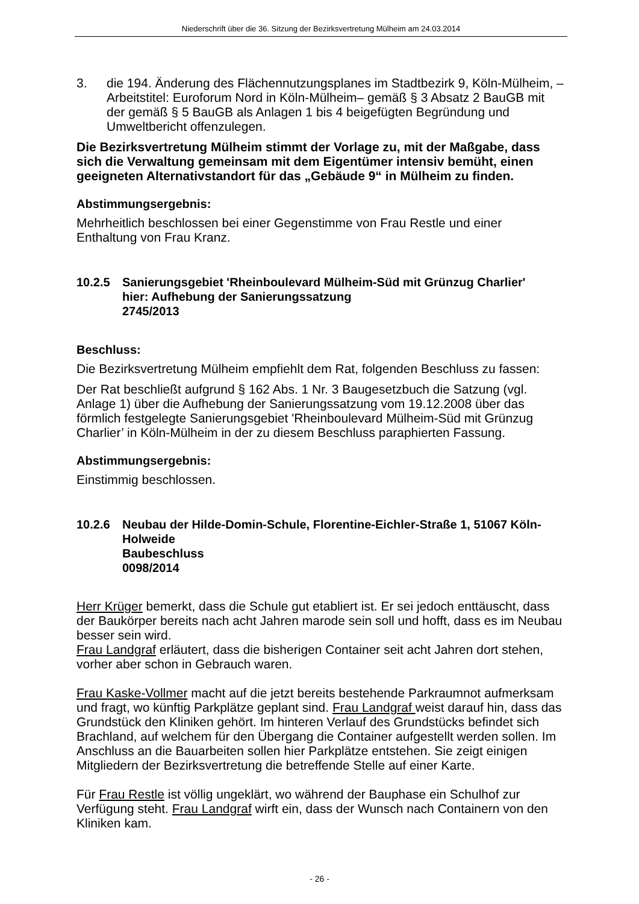Niederschrift über die 36. Sitzung der Bezirksvertretung Mülheim am 24.03.2014
3. die 194. Änderung des Flächennutzungsplanes im Stadtbezirk 9, Köln-Mülheim, –Arbeitstitel: Euroforum Nord in Köln-Mülheim– gemäß § 3 Absatz 2 BauGB mit der gemäß § 5 BauGB als Anlagen 1 bis 4 beigefügten Begründung und Umweltbericht offenzulegen.
Die Bezirksvertretung Mülheim stimmt der Vorlage zu, mit der Maßgabe, dass sich die Verwaltung gemeinsam mit dem Eigentümer intensiv bemüht, einen geeigneten Alternativstandort für das „Gebäude 9“ in Mülheim zu finden.
Abstimmungsergebnis:
Mehrheitlich beschlossen bei einer Gegenstimme von Frau Restle und einer Enthaltung von Frau Kranz.
10.2.5 Sanierungsgebiet 'Rheinboulevard Mülheim-Süd mit Grünzug Charlier'
hier: Aufhebung der Sanierungssatzung
2745/2013
Beschluss:
Die Bezirksvertretung Mülheim empfiehlt dem Rat, folgenden Beschluss zu fassen:
Der Rat beschließt aufgrund § 162 Abs. 1 Nr. 3 Baugesetzbuch die Satzung (vgl. Anlage 1) über die Aufhebung der Sanierungssatzung vom 19.12.2008 über das förmlich festgelegte Sanierungsgebiet 'Rheinboulevard Mülheim-Süd mit Grünzug Charlier’ in Köln-Mülheim in der zu diesem Beschluss paraphierten Fassung.
Abstimmungsergebnis:
Einstimmig beschlossen.
10.2.6 Neubau der Hilde-Domin-Schule, Florentine-Eichler-Straße 1, 51067 Köln-Holweide
Baubeschluss
0098/2014
Herr Krüger bemerkt, dass die Schule gut etabliert ist. Er sei jedoch enttäuscht, dass der Baukörper bereits nach acht Jahren marode sein soll und hofft, dass es im Neubau besser sein wird.
Frau Landgraf erläutert, dass die bisherigen Container seit acht Jahren dort stehen, vorher aber schon in Gebrauch waren.
Frau Kaske-Vollmer macht auf die jetzt bereits bestehende Parkraumnot aufmerksam und fragt, wo künftig Parkplätze geplant sind. Frau Landgraf weist darauf hin, dass das Grundstück den Kliniken gehört. Im hinteren Verlauf des Grundstücks befindet sich Brachland, auf welchem für den Übergang die Container aufgestellt werden sollen. Im Anschluss an die Bauarbeiten sollen hier Parkplätze entstehen. Sie zeigt einigen Mitgliedern der Bezirksvertretung die betreffende Stelle auf einer Karte.
Für Frau Restle ist völlig ungeklärt, wo während der Bauphase ein Schulhof zur Verfügung steht. Frau Landgraf wirft ein, dass der Wunsch nach Containern von den Kliniken kam.
- 26 -